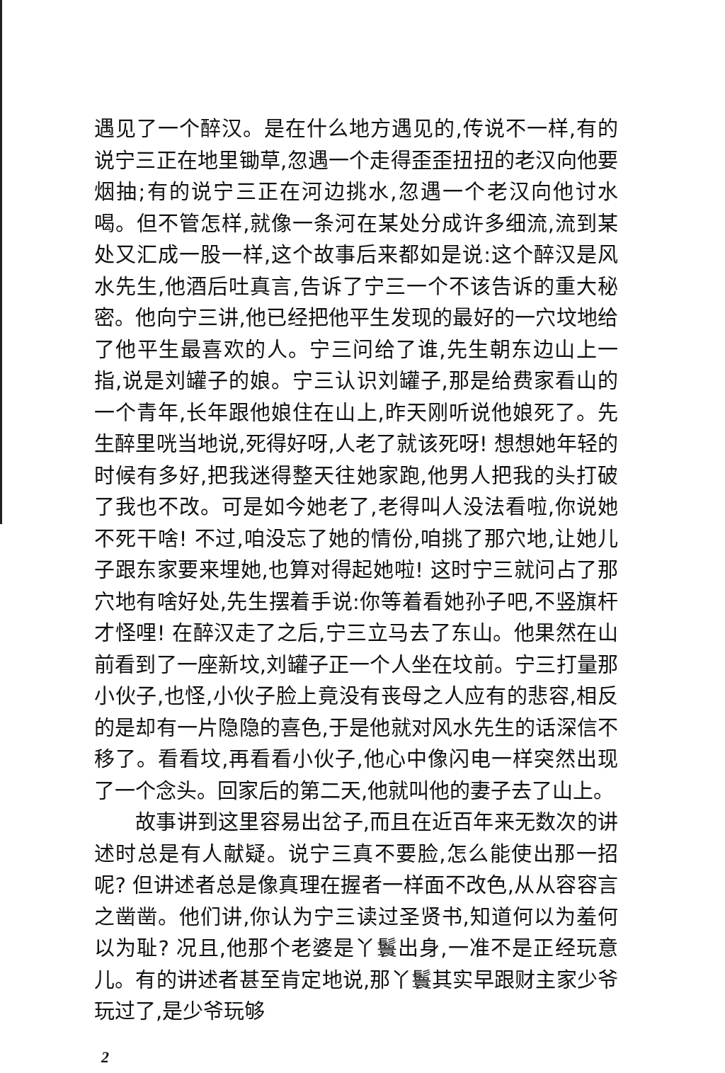遇见了一个醉汉。是在什么地方遇见的,传说不一样,有的说宁三正在地里锄草,忽遇一个走得歪歪扭扭的老汉向他要烟抽;有的说宁三正在河边挑水,忽遇一个老汉向他讨水喝。但不管怎样,就像一条河在某处分成许多细流,流到某处又汇成一股一样,这个故事后来都如是说:这个醉汉是风水先生,他酒后吐真言,告诉了宁三一个不该告诉的重大秘密。他向宁三讲,他已经把他平生发现的最好的一穴坟地给了他平生最喜欢的人。宁三问给了谁,先生朝东边山上一指,说是刘罐子的娘。宁三认识刘罐子,那是给费家看山的一个青年,长年跟他娘住在山上,昨天刚听说他娘死了。先生醉里咣当地说,死得好呀,人老了就该死呀! 想想她年轻的时候有多好,把我迷得整天往她家跑,他男人把我的头打破了我也不改。可是如今她老了,老得叫人没法看啦,你说她不死干啥! 不过,咱没忘了她的情份,咱挑了那穴地,让她儿子跟东家要来埋她,也算对得起她啦! 这时宁三就问占了那穴地有啥好处,先生摆着手说:你等着看她孙子吧,不竖旗杆才怪哩! 在醉汉走了之后,宁三立马去了东山。他果然在山前看到了一座新坟,刘罐子正一个人坐在坟前。宁三打量那小伙子,也怪,小伙子脸上竟没有丧母之人应有的悲容,相反的是却有一片隐隐的喜色,于是他就对风水先生的话深信不移了。看看坟,再看看小伙子,他心中像闪电一样突然出现了一个念头。回家后的第二天,他就叫他的妻子去了山上。
故事讲到这里容易出岔子,而且在近百年来无数次的讲述时总是有人献疑。说宁三真不要脸,怎么能使出那一招呢? 但讲述者总是像真理在握者一样面不改色,从从容容言之凿凿。他们讲,你认为宁三读过圣贤书,知道何以为羞何以为耻? 况且,他那个老婆是丫鬟出身,一准不是正经玩意儿。有的讲述者甚至肯定地说,那丫鬟其实早跟财主家少爷玩过了,是少爷玩够
2